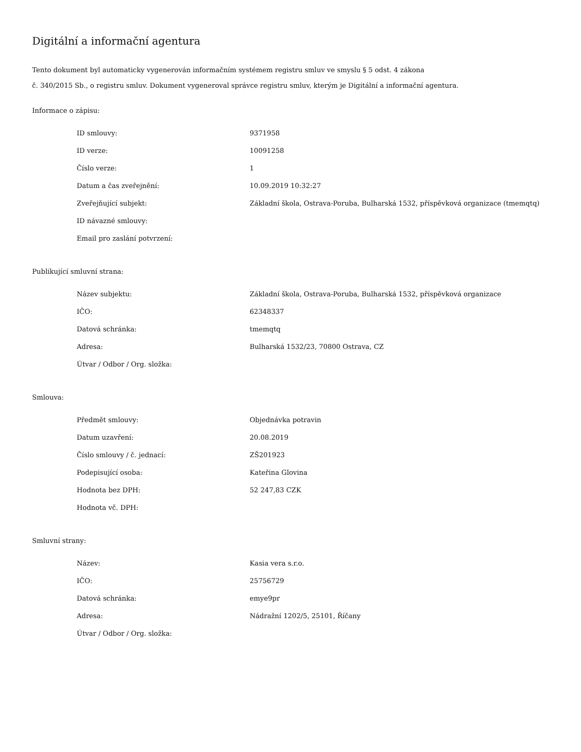Digitální a informační agentura
Tento dokument byl automaticky vygenerován informačním systémem registru smluv ve smyslu § 5 odst. 4 zákona
č. 340/2015 Sb., o registru smluv. Dokument vygeneroval správce registru smluv, kterým je Digitální a informační agentura.
Informace o zápisu:
| ID smlouvy: | 9371958 |
| ID verze: | 10091258 |
| Číslo verze: | 1 |
| Datum a čas zveřejnění: | 10.09.2019 10:32:27 |
| Zveřejňující subjekt: | Základní škola, Ostrava-Poruba, Bulharská 1532, příspěvková organizace (tmemqtq) |
| ID návazné smlouvy: | |
| Email pro zaslání potvrzení: | |
Publikující smluvní strana:
| Název subjektu: | Základní škola, Ostrava-Poruba, Bulharská 1532, příspěvková organizace |
| IČO: | 62348337 |
| Datová schránka: | tmemqtq |
| Adresa: | Bulharská 1532/23, 70800 Ostrava, CZ |
| Útvar / Odbor / Org. složka: | |
Smlouva:
| Předmět smlouvy: | Objednávka potravin |
| Datum uzavření: | 20.08.2019 |
| Číslo smlouvy / č. jednací: | ZŠ201923 |
| Podepisující osoba: | Kateřina Glovina |
| Hodnota bez DPH: | 52 247,83 CZK |
| Hodnota vč. DPH: | |
Smluvní strany:
| Název: | Kasia vera s.r.o. |
| IČO: | 25756729 |
| Datová schránka: | emye9pr |
| Adresa: | Nádražní 1202/5, 25101, Říčany |
| Útvar / Odbor / Org. složka: | |